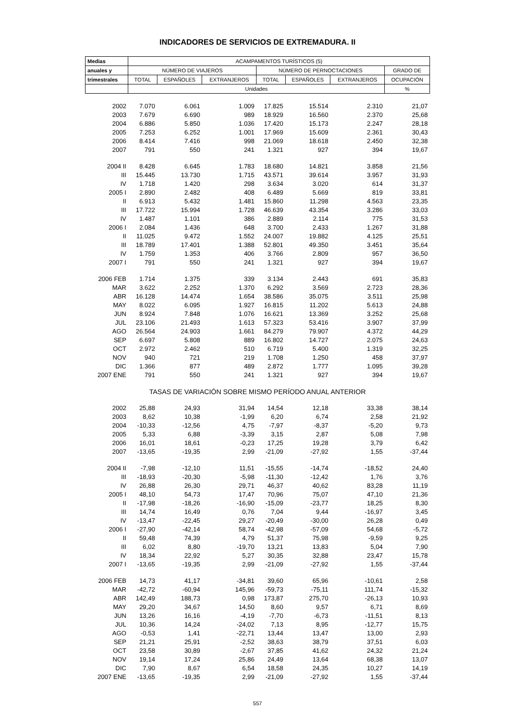INDICADORES DE SERVICIOS DE EXTREMADURA. II
| Medias | ACAMPAMENTOS TURÍSTICOS (5) | | | | | | |
| --- | --- | --- | --- | --- | --- | --- | --- |
| anuales y | NÚMERO DE VIAJEROS | | | NÚMERO DE PERNOCTACIONES | | | GRADO DE |
| trimestrales | TOTAL | ESPAÑOLES | EXTRANJEROS | TOTAL | ESPAÑOLES | EXTRANJEROS | OCUPACIÓN |
| | Unidades | | | | | | % |
| 2002 | 7.070 | 6.061 | 1.009 | 17.825 | 15.514 | 2.310 | 21,07 |
| 2003 | 7.679 | 6.690 | 989 | 18.929 | 16.560 | 2.370 | 25,68 |
| 2004 | 6.886 | 5.850 | 1.036 | 17.420 | 15.173 | 2.247 | 28,18 |
| 2005 | 7.253 | 6.252 | 1.001 | 17.969 | 15.609 | 2.361 | 30,43 |
| 2006 | 8.414 | 7.416 | 998 | 21.069 | 18.618 | 2.450 | 32,38 |
| 2007 | 791 | 550 | 241 | 1.321 | 927 | 394 | 19,67 |
| 2004 II | 8.428 | 6.645 | 1.783 | 18.680 | 14.821 | 3.858 | 21,56 |
| III | 15.445 | 13.730 | 1.715 | 43.571 | 39.614 | 3.957 | 31,93 |
| IV | 1.718 | 1.420 | 298 | 3.634 | 3.020 | 614 | 31,37 |
| 2005 I | 2.890 | 2.482 | 408 | 6.489 | 5.669 | 819 | 33,81 |
| II | 6.913 | 5.432 | 1.481 | 15.860 | 11.298 | 4.563 | 23,35 |
| III | 17.722 | 15.994 | 1.728 | 46.639 | 43.354 | 3.286 | 33,03 |
| IV | 1.487 | 1.101 | 386 | 2.889 | 2.114 | 775 | 31,53 |
| 2006 I | 2.084 | 1.436 | 648 | 3.700 | 2.433 | 1.267 | 31,88 |
| II | 11.025 | 9.472 | 1.552 | 24.007 | 19.882 | 4.125 | 25,51 |
| III | 18.789 | 17.401 | 1.388 | 52.801 | 49.350 | 3.451 | 35,64 |
| IV | 1.759 | 1.353 | 406 | 3.766 | 2.809 | 957 | 36,50 |
| 2007 I | 791 | 550 | 241 | 1.321 | 927 | 394 | 19,67 |
| 2006 FEB | 1.714 | 1.375 | 339 | 3.134 | 2.443 | 691 | 35,83 |
| MAR | 3.622 | 2.252 | 1.370 | 6.292 | 3.569 | 2.723 | 28,36 |
| ABR | 16.128 | 14.474 | 1.654 | 38.586 | 35.075 | 3.511 | 25,98 |
| MAY | 8.022 | 6.095 | 1.927 | 16.815 | 11.202 | 5.613 | 24,88 |
| JUN | 8.924 | 7.848 | 1.076 | 16.621 | 13.369 | 3.252 | 25,68 |
| JUL | 23.106 | 21.493 | 1.613 | 57.323 | 53.416 | 3.907 | 37,99 |
| AGO | 26.564 | 24.903 | 1.661 | 84.279 | 79.907 | 4.372 | 44,29 |
| SEP | 6.697 | 5.808 | 889 | 16.802 | 14.727 | 2.075 | 24,63 |
| OCT | 2.972 | 2.462 | 510 | 6.719 | 5.400 | 1.319 | 32,25 |
| NOV | 940 | 721 | 219 | 1.708 | 1.250 | 458 | 37,97 |
| DIC | 1.366 | 877 | 489 | 2.872 | 1.777 | 1.095 | 39,28 |
| 2007 ENE | 791 | 550 | 241 | 1.321 | 927 | 394 | 19,67 |
| TASAS DE VARIACIÓN SOBRE MISMO PERÍODO ANUAL ANTERIOR | | | | | | | |
| 2002 | 25,88 | 24,93 | 31,94 | 14,54 | 12,18 | 33,38 | 38,14 |
| 2003 | 8,62 | 10,38 | -1,99 | 6,20 | 6,74 | 2,58 | 21,92 |
| 2004 | -10,33 | -12,56 | 4,75 | -7,97 | -8,37 | -5,20 | 9,73 |
| 2005 | 5,33 | 6,88 | -3,39 | 3,15 | 2,87 | 5,08 | 7,98 |
| 2006 | 16,01 | 18,61 | -0,23 | 17,25 | 19,28 | 3,79 | 6,42 |
| 2007 | -13,65 | -19,35 | 2,99 | -21,09 | -27,92 | 1,55 | -37,44 |
| 2004 II | -7,98 | -12,10 | 11,51 | -15,55 | -14,74 | -18,52 | 24,40 |
| III | -18,93 | -20,30 | -5,98 | -11,30 | -12,42 | 1,76 | 3,76 |
| IV | 26,88 | 26,30 | 29,71 | 46,37 | 40,62 | 83,28 | 11,19 |
| 2005 I | 48,10 | 54,73 | 17,47 | 70,96 | 75,07 | 47,10 | 21,36 |
| II | -17,98 | -18,26 | -16,90 | -15,09 | -23,77 | 18,25 | 8,30 |
| III | 14,74 | 16,49 | 0,76 | 7,04 | 9,44 | -16,97 | 3,45 |
| IV | -13,47 | -22,45 | 29,27 | -20,49 | -30,00 | 26,28 | 0,49 |
| 2006 I | -27,90 | -42,14 | 58,74 | -42,98 | -57,09 | 54,68 | -5,72 |
| II | 59,48 | 74,39 | 4,79 | 51,37 | 75,98 | -9,59 | 9,25 |
| III | 6,02 | 8,80 | -19,70 | 13,21 | 13,83 | 5,04 | 7,90 |
| IV | 18,34 | 22,92 | 5,27 | 30,35 | 32,88 | 23,47 | 15,78 |
| 2007 I | -13,65 | -19,35 | 2,99 | -21,09 | -27,92 | 1,55 | -37,44 |
| 2006 FEB | 14,73 | 41,17 | -34,81 | 39,60 | 65,96 | -10,61 | 2,58 |
| MAR | -42,72 | -60,94 | 145,96 | -59,73 | -75,11 | 111,74 | -15,32 |
| ABR | 142,49 | 188,73 | 0,98 | 173,87 | 275,70 | -26,13 | 10,93 |
| MAY | 29,20 | 34,67 | 14,50 | 8,60 | 9,57 | 6,71 | 8,69 |
| JUN | 13,26 | 16,16 | -4,19 | -7,70 | -6,73 | -11,51 | 8,13 |
| JUL | 10,36 | 14,24 | -24,02 | 7,13 | 8,95 | -12,77 | 15,75 |
| AGO | -0,53 | 1,41 | -22,71 | 13,44 | 13,47 | 13,00 | 2,93 |
| SEP | 21,21 | 25,91 | -2,52 | 38,63 | 38,79 | 37,51 | 6,03 |
| OCT | 23,58 | 30,89 | -2,67 | 37,85 | 41,62 | 24,32 | 21,24 |
| NOV | 19,14 | 17,24 | 25,86 | 24,49 | 13,64 | 68,38 | 13,07 |
| DIC | 7,90 | 8,67 | 6,54 | 18,58 | 24,35 | 10,27 | 14,19 |
| 2007 ENE | -13,65 | -19,35 | 2,99 | -21,09 | -27,92 | 1,55 | -37,44 |
557